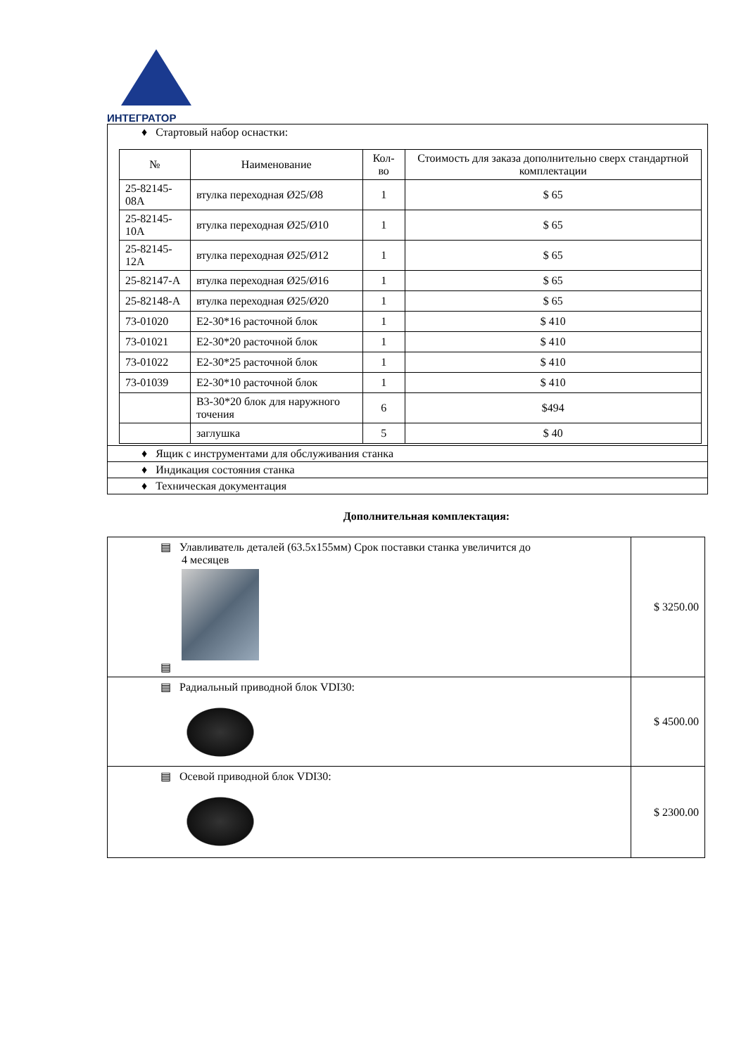ИНТЕГРАТОР
| ♦ Стартовый набор оснастки: / № / Наименование / Кол-во / Стоимость для заказа дополнительно сверх стандартной комплектации / / --- / --- / --- / --- / / 25-82145-08A / втулка переходная Ø25/Ø8 / 1 / $ 65 / / 25-82145-10A / втулка переходная Ø25/Ø10 / 1 / $ 65 / / 25-82145-12A / втулка переходная Ø25/Ø12 / 1 / $ 65 / / 25-82147-A / втулка переходная Ø25/Ø16 / 1 / $ 65 / / 25-82148-A / втулка переходная Ø25/Ø20 / 1 / $ 65 / / 73-01020 / E2-30*16 расточной блок / 1 / $ 410 / / 73-01021 / E2-30*20 расточной блок / 1 / $ 410 / / 73-01022 / E2-30*25 расточной блок / 1 / $ 410 / / 73-01039 / E2-30*10 расточной блок / 1 / $ 410 / / / B3-30*20 блок для наружного точения / 6 / $494 / / / заглушка / 5 / $ 40 / |
| ♦ Ящик с инструментами для обслуживания станка |
| ♦ Индикация состояния станка |
| ♦ Техническая документация |
Дополнительная комплектация:
| ▤ Улавливатель деталей (63.5x155мм) Срок поставки станка увеличится до 4 месяцев ▤ | $ 3250.00 |
| ▤ Радиальный приводной блок VDI30: | $ 4500.00 |
| ▤ Осевой приводной блок VDI30: | $ 2300.00 |